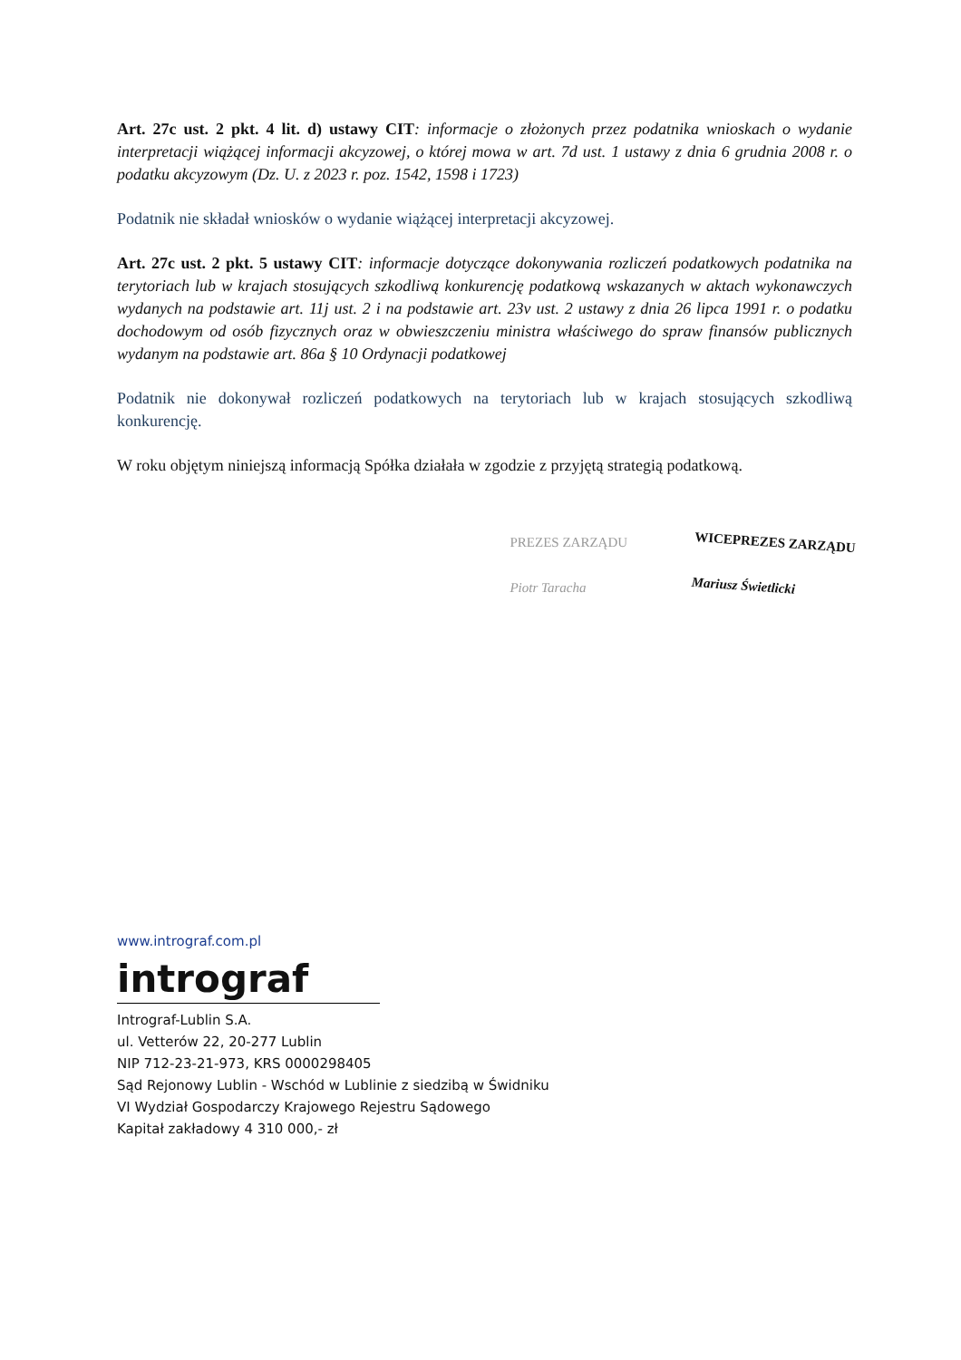Art. 27c ust. 2 pkt. 4 lit. d) ustawy CIT: informacje o złożonych przez podatnika wnioskach o wydanie interpretacji wiążącej informacji akcyzowej, o której mowa w art. 7d ust. 1 ustawy z dnia 6 grudnia 2008 r. o podatku akcyzowym (Dz. U. z 2023 r. poz. 1542, 1598 i 1723)
Podatnik nie składał wniosków o wydanie wiążącej interpretacji akcyzowej.
Art. 27c ust. 2 pkt. 5 ustawy CIT: informacje dotyczące dokonywania rozliczeń podatkowych podatnika na terytoriach lub w krajach stosujących szkodliwą konkurencję podatkową wskazanych w aktach wykonawczych wydanych na podstawie art. 11j ust. 2 i na podstawie art. 23v ust. 2 ustawy z dnia 26 lipca 1991 r. o podatku dochodowym od osób fizycznych oraz w obwieszczeniu ministra właściwego do spraw finansów publicznych wydanym na podstawie art. 86a § 10 Ordynacji podatkowej
Podatnik nie dokonywał rozliczeń podatkowych na terytoriach lub w krajach stosujących szkodliwą konkurencję.
W roku objętym niniejszą informacją Spółka działała w zgodzie z przyjętą strategią podatkową.
PREZES ZARZĄDU
Piotr Taracha
WICEPREZES ZARZĄDU
Mariusz Świetlicki
www.intrograf.com.pl
intrograf
Intrograf-Lublin S.A.
ul. Vetterów 22, 20-277 Lublin
NIP 712-23-21-973, KRS 0000298405
Sąd Rejonowy Lublin - Wschód w Lublinie z siedzibą w Świdniku
VI Wydział Gospodarczy Krajowego Rejestru Sądowego
Kapitał zakładowy 4 310 000,- zł